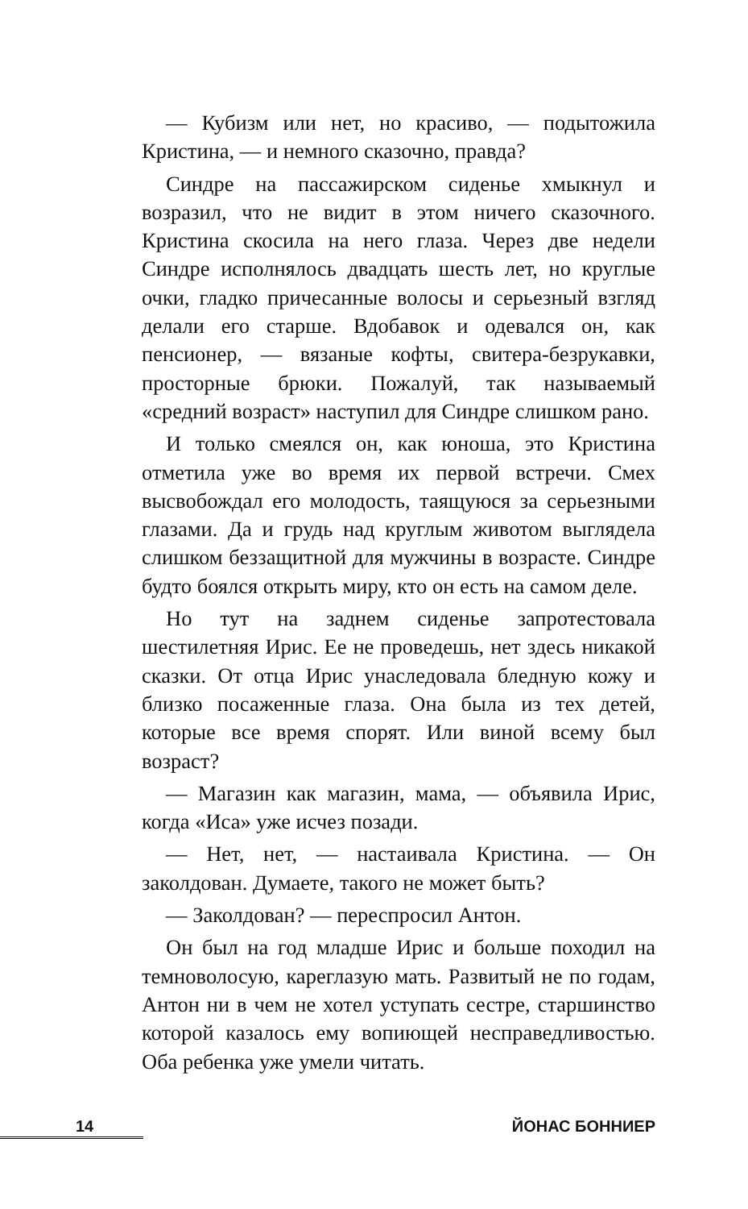— Кубизм или нет, но красиво, — подытожила Кристина, — и немного сказочно, правда?
Синдре на пассажирском сиденье хмыкнул и возразил, что не видит в этом ничего сказочного. Кристина скосила на него глаза. Через две недели Синдре исполнялось двадцать шесть лет, но круглые очки, гладко причесанные волосы и серьезный взгляд делали его старше. Вдобавок и одевался он, как пенсионер, — вязаные кофты, свитера-безрукавки, просторные брюки. Пожалуй, так называемый «средний возраст» наступил для Синдре слишком рано.
И только смеялся он, как юноша, это Кристина отметила уже во время их первой встречи. Смех высвобождал его молодость, таящуюся за серьезными глазами. Да и грудь над круглым животом выглядела слишком беззащитной для мужчины в возрасте. Синдре будто боялся открыть миру, кто он есть на самом деле.
Но тут на заднем сиденье запротестовала шестилетняя Ирис. Ее не проведешь, нет здесь никакой сказки. От отца Ирис унаследовала бледную кожу и близко посаженные глаза. Она была из тех детей, которые все время спорят. Или виной всему был возраст?
— Магазин как магазин, мама, — объявила Ирис, когда «Иса» уже исчез позади.
— Нет, нет, — настаивала Кристина. — Он заколдован. Думаете, такого не может быть?
— Заколдован? — переспросил Антон.
Он был на год младше Ирис и больше походил на темноволосую, кареглазую мать. Развитый не по годам, Антон ни в чем не хотел уступать сестре, старшинство которой казалось ему вопиющей несправедливостью. Оба ребенка уже умели читать.
14 ЙОНАС БОННИЕР